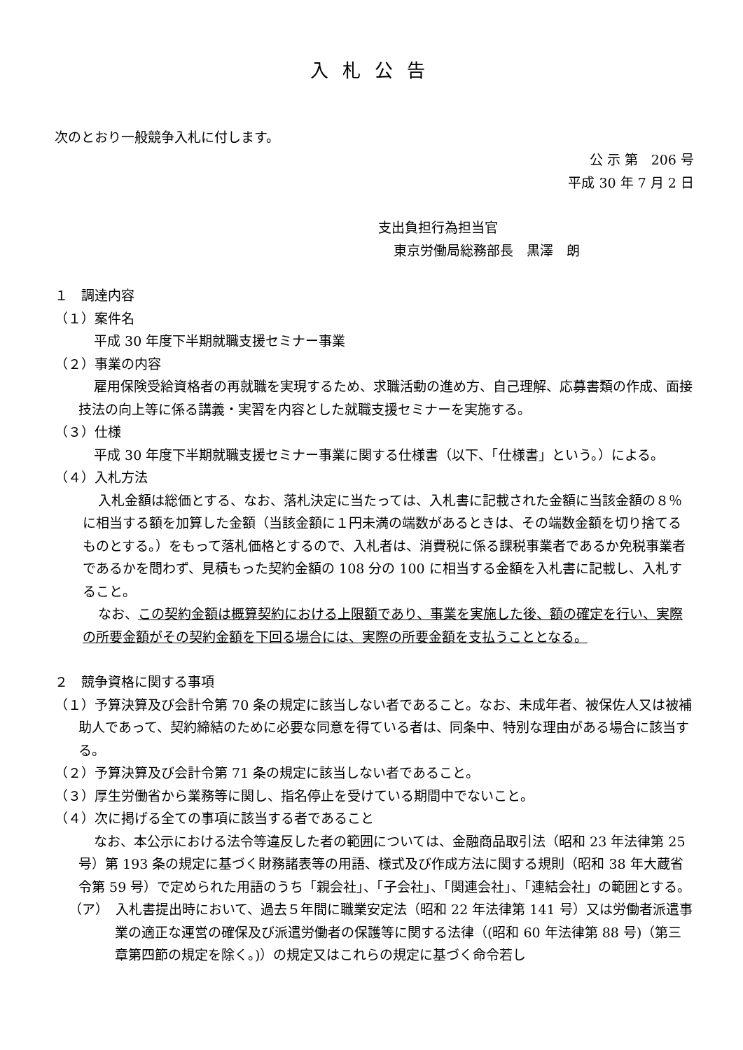入札公告
次のとおり一般競争入札に付します。
公 示 第　206 号
平成 30 年 7 月 2 日
支出負担行為担当官
東京労働局総務部長　黒澤　朗
１　調達内容
（１）案件名
平成 30 年度下半期就職支援セミナー事業
（２）事業の内容
雇用保険受給資格者の再就職を実現するため、求職活動の進め方、自己理解、応募書類の作成、面接技法の向上等に係る講義・実習を内容とした就職支援セミナーを実施する。
（３）仕様
平成 30 年度下半期就職支援セミナー事業に関する仕様書（以下、「仕様書」という。）による。
（４）入札方法
入札金額は総価とする、なお、落札決定に当たっては、入札書に記載された金額に当該金額の８％に相当する額を加算した金額（当該金額に１円未満の端数があるときは、その端数金額を切り捨てるものとする。）をもって落札価格とするので、入札者は、消費税に係る課税事業者であるか免税事業者であるかを問わず、見積もった契約金額の 108 分の 100 に相当する金額を入札書に記載し、入札すること。
なお、この契約金額は概算契約における上限額であり、事業を実施した後、額の確定を行い、実際の所要金額がその契約金額を下回る場合には、実際の所要金額を支払うこととなる。
２　競争資格に関する事項
（１）予算決算及び会計令第 70 条の規定に該当しない者であること。なお、未成年者、被保佐人又は被補助人であって、契約締結のために必要な同意を得ている者は、同条中、特別な理由がある場合に該当する。
（２）予算決算及び会計令第 71 条の規定に該当しない者であること。
（３）厚生労働省から業務等に関し、指名停止を受けている期間中でないこと。
（４）次に掲げる全ての事項に該当する者であること
なお、本公示における法令等違反した者の範囲については、金融商品取引法（昭和 23 年法律第 25 号）第 193 条の規定に基づく財務諸表等の用語、様式及び作成方法に関する規則（昭和 38 年大蔵省令第 59 号）で定められた用語のうち「親会社」、「子会社」、「関連会社」、「連結会社」の範囲とする。
（ア）　入札書提出時において、過去５年間に職業安定法（昭和 22 年法律第 141 号）又は労働者派遣事業の適正な運営の確保及び派遣労働者の保護等に関する法律（(昭和 60 年法律第 88 号)（第三章第四節の規定を除く。)）の規定又はこれらの規定に基づく命令若し